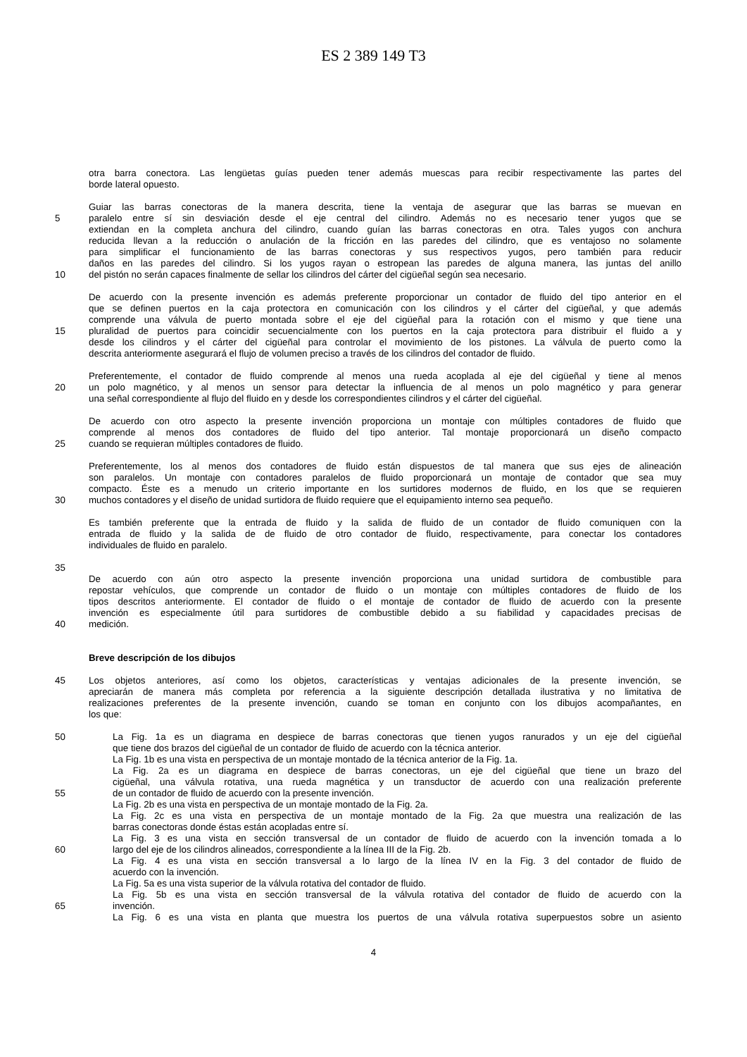ES 2 389 149 T3
otra barra conectora. Las lengüetas guías pueden tener además muescas para recibir respectivamente las partes del
borde lateral opuesto.
Guiar las barras conectoras de la manera descrita, tiene la ventaja de asegurar que las barras se muevan en
5 paralelo entre sí sin desviación desde el eje central del cilindro. Además no es necesario tener yugos que se
extiendan en la completa anchura del cilindro, cuando guían las barras conectoras en otra. Tales yugos con anchura
reducida llevan a la reducción o anulación de la fricción en las paredes del cilindro, que es ventajoso no solamente
para simplificar el funcionamiento de las barras conectoras y sus respectivos yugos, pero también para reducir
daños en las paredes del cilindro. Si los yugos rayan o estropean las paredes de alguna manera, las juntas del anillo
10 del pistón no serán capaces finalmente de sellar los cilindros del cárter del cigüeñal según sea necesario.
De acuerdo con la presente invención es además preferente proporcionar un contador de fluido del tipo anterior en el
que se definen puertos en la caja protectora en comunicación con los cilindros y el cárter del cigüeñal, y que además
comprende una válvula de puerto montada sobre el eje del cigüeñal para la rotación con el mismo y que tiene una
15 pluralidad de puertos para coincidir secuencialmente con los puertos en la caja protectora para distribuir el fluido a y
desde los cilindros y el cárter del cigüeñal para controlar el movimiento de los pistones. La válvula de puerto como la
descrita anteriormente asegurará el flujo de volumen preciso a través de los cilindros del contador de fluido.
Preferentemente, el contador de fluido comprende al menos una rueda acoplada al eje del cigüeñal y tiene al menos
20 un polo magnético, y al menos un sensor para detectar la influencia de al menos un polo magnético y para generar
una señal correspondiente al flujo del fluido en y desde los correspondientes cilindros y el cárter del cigüeñal.
De acuerdo con otro aspecto la presente invención proporciona un montaje con múltiples contadores de fluido que
comprende al menos dos contadores de fluido del tipo anterior. Tal montaje proporcionará un diseño compacto
25 cuando se requieran múltiples contadores de fluido.
Preferentemente, los al menos dos contadores de fluido están dispuestos de tal manera que sus ejes de alineación
son paralelos. Un montaje con contadores paralelos de fluido proporcionará un montaje de contador que sea muy
compacto. Éste es a menudo un criterio importante en los surtidores modernos de fluido, en los que se requieren
30 muchos contadores y el diseño de unidad surtidora de fluido requiere que el equipamiento interno sea pequeño.
Es también preferente que la entrada de fluido y la salida de fluido de un contador de fluido comuniquen con la
entrada de fluido y la salida de de fluido de otro contador de fluido, respectivamente, para conectar los contadores
individuales de fluido en paralelo.
35
De acuerdo con aún otro aspecto la presente invención proporciona una unidad surtidora de combustible para
repostar vehículos, que comprende un contador de fluido o un montaje con múltiples contadores de fluido de los
tipos descritos anteriormente. El contador de fluido o el montaje de contador de fluido de acuerdo con la presente
invención es especialmente útil para surtidores de combustible debido a su fiabilidad y capacidades precisas de
40 medición.
Breve descripción de los dibujos
45 Los objetos anteriores, así como los objetos, características y ventajas adicionales de la presente invención, se
apreciarán de manera más completa por referencia a la siguiente descripción detallada ilustrativa y no limitativa de
realizaciones preferentes de la presente invención, cuando se toman en conjunto con los dibujos acompañantes, en
los que:
50 La Fig. 1a es un diagrama en despiece de barras conectoras que tienen yugos ranurados y un eje del cigüeñal
que tiene dos brazos del cigüeñal de un contador de fluido de acuerdo con la técnica anterior.
La Fig. 1b es una vista en perspectiva de un montaje montado de la técnica anterior de la Fig. 1a.
La Fig. 2a es un diagrama en despiece de barras conectoras, un eje del cigüeñal que tiene un brazo del
cigüeñal, una válvula rotativa, una rueda magnética y un transductor de acuerdo con una realización preferente
55 de un contador de fluido de acuerdo con la presente invención.
La Fig. 2b es una vista en perspectiva de un montaje montado de la Fig. 2a.
La Fig. 2c es una vista en perspectiva de un montaje montado de la Fig. 2a que muestra una realización de las
barras conectoras donde éstas están acopladas entre sí.
La Fig. 3 es una vista en sección transversal de un contador de fluido de acuerdo con la invención tomada a lo
60 largo del eje de los cilindros alineados, correspondiente a la línea III de la Fig. 2b.
La Fig. 4 es una vista en sección transversal a lo largo de la línea IV en la Fig. 3 del contador de fluido de
acuerdo con la invención.
La Fig. 5a es una vista superior de la válvula rotativa del contador de fluido.
La Fig. 5b es una vista en sección transversal de la válvula rotativa del contador de fluido de acuerdo con la
65 invención.
La Fig. 6 es una vista en planta que muestra los puertos de una válvula rotativa superpuestos sobre un asiento
4